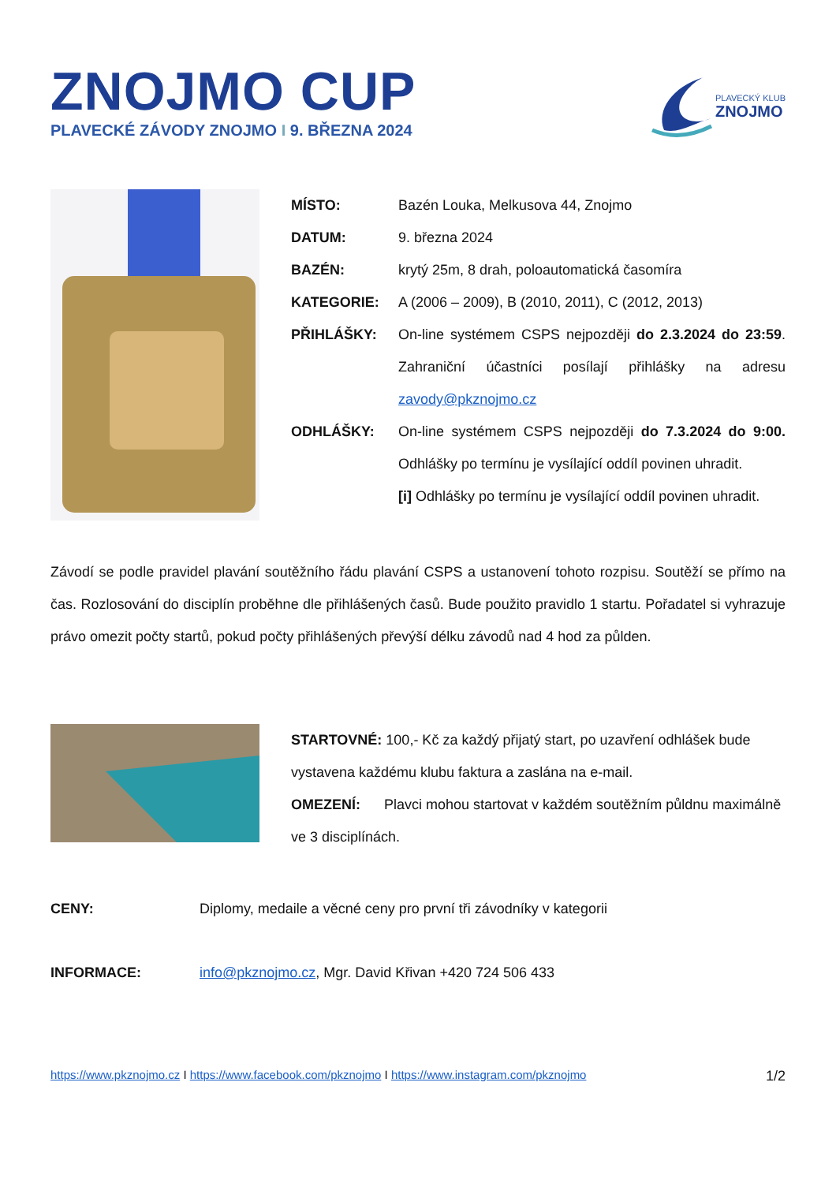ZNOJMO CUP
PLAVECKÉ ZÁVODY ZNOJMO I 9. BŘEZNA 2024
PLAVECKÝ KLUB
ZNOJMO
MÍSTO: Bazén Louka, Melkusova 44, Znojmo
DATUM: 9. března 2024
BAZÉN: krytý 25m, 8 drah, poloautomatická časomíra
KATEGORIE: A (2006 – 2009), B (2010, 2011), C (2012, 2013)
PŘIHLÁŠKY: On-line systémem CSPS nejpozději do 2.3.2024 do 23:59. Zahraniční účastníci posílají přihlášky na adresu zavody@pkznojmo.cz
ODHLÁŠKY: On-line systémem CSPS nejpozději do 7.3.2024 do 9:00. Odhlášky po termínu je vysílající oddíl povinen uhradit.
[i] Odhlášky po termínu je vysílající oddíl povinen uhradit.
Závodí se podle pravidel plavání soutěžního řádu plavání CSPS a ustanovení tohoto rozpisu. Soutěží se přímo na čas. Rozlosování do disciplín proběhne dle přihlášených časů. Bude použito pravidlo 1 startu. Pořadatel si vyhrazuje právo omezit počty startů, pokud počty přihlášených převýší délku závodů nad 4 hod za půlden.
STARTOVNÉ: 100,- Kč za každý přijatý start, po uzavření odhlášek bude vystavena každému klubu faktura a zaslána na e-mail.
OMEZENÍ: Plavci mohou startovat v každém soutěžním půldnu maximálně ve 3 disciplínách.
CENY: Diplomy, medaile a věcné ceny pro první tři závodníky v kategorii
INFORMACE: info@pkznojmo.cz, Mgr. David Křivan +420 724 506 433
https://www.pkznojmo.cz I https://www.facebook.com/pkznojmo I https://www.instagram.com/pkznojmo
1/2